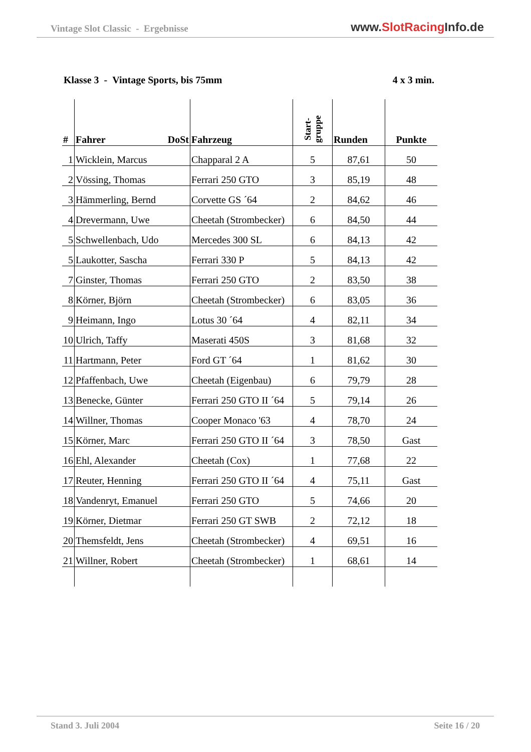Vintage Slot Classic - Ergebnisse
www.SlotRacing Info.de
Klasse 3 - Vintage Sports, bis 75mm 4 x 3 min.
| # | Fahrer DoSt | Fahrzeug | Start- gruppe | Runden | Punkte |
| --- | --- | --- | --- | --- | --- |
| 1 | Wicklein, Marcus | Chapparal 2 A | 5 | 87,61 | 50 |
| 2 | Vössing, Thomas | Ferrari 250 GTO | 3 | 85,19 | 48 |
| 3 | Hämmerling, Bernd | Corvette GS ´64 | 2 | 84,62 | 46 |
| 4 | Drevermann, Uwe | Cheetah (Strombecker) | 6 | 84,50 | 44 |
| 5 | Schwellenbach, Udo | Mercedes 300 SL | 6 | 84,13 | 42 |
| 5 | Laukotter, Sascha | Ferrari 330 P | 5 | 84,13 | 42 |
| 7 | Ginster, Thomas | Ferrari 250 GTO | 2 | 83,50 | 38 |
| 8 | Körner, Björn | Cheetah (Strombecker) | 6 | 83,05 | 36 |
| 9 | Heimann, Ingo | Lotus 30 ´64 | 4 | 82,11 | 34 |
| 10 | Ulrich, Taffy | Maserati 450S | 3 | 81,68 | 32 |
| 11 | Hartmann, Peter | Ford GT ´64 | 1 | 81,62 | 30 |
| 12 | Pfaffenbach, Uwe | Cheetah (Eigenbau) | 6 | 79,79 | 28 |
| 13 | Benecke, Günter | Ferrari 250 GTO II ´64 | 5 | 79,14 | 26 |
| 14 | Willner, Thomas | Cooper Monaco '63 | 4 | 78,70 | 24 |
| 15 | Körner, Marc | Ferrari 250 GTO II ´64 | 3 | 78,50 | Gast |
| 16 | Ehl, Alexander | Cheetah (Cox) | 1 | 77,68 | 22 |
| 17 | Reuter, Henning | Ferrari 250 GTO II ´64 | 4 | 75,11 | Gast |
| 18 | Vandenryt, Emanuel | Ferrari 250 GTO | 5 | 74,66 | 20 |
| 19 | Körner, Dietmar | Ferrari 250 GT SWB | 2 | 72,12 | 18 |
| 20 | Themsfeldt, Jens | Cheetah (Strombecker) | 4 | 69,51 | 16 |
| 21 | Willner, Robert | Cheetah (Strombecker) | 1 | 68,61 | 14 |
Stand 3. Juli 2004 Seite 16 / 20